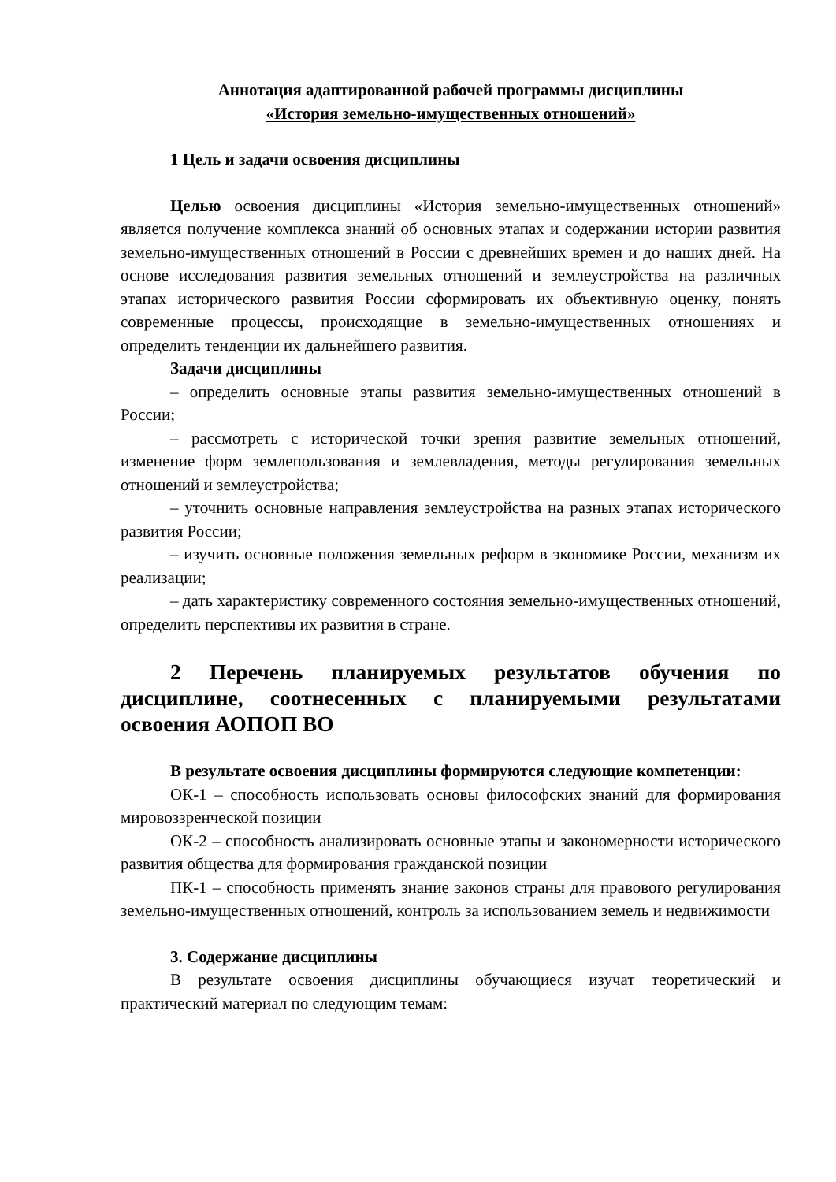Аннотация адаптированной рабочей программы дисциплины
«История земельно-имущественных отношений»
1 Цель и задачи освоения дисциплины
Целью освоения дисциплины «История земельно-имущественных отношений» является получение комплекса знаний об основных этапах и содержании истории развития земельно-имущественных отношений в России с древнейших времен и до наших дней. На основе исследования развития земельных отношений и землеустройства на различных этапах исторического развития России сформировать их объективную оценку, понять современные процессы, происходящие в земельно-имущественных отношениях и определить тенденции их дальнейшего развития.
Задачи дисциплины
– определить основные этапы развития земельно-имущественных отношений в России;
– рассмотреть с исторической точки зрения развитие земельных отношений, изменение форм землепользования и землевладения, методы регулирования земельных отношений и землеустройства;
– уточнить основные направления землеустройства на разных этапах исторического развития России;
– изучить основные положения земельных реформ в экономике России, механизм их реализации;
– дать характеристику современного состояния земельно-имущественных отношений, определить перспективы их развития в стране.
2 Перечень планируемых результатов обучения по дисциплине, соотнесенных с планируемыми результатами освоения АОПОП ВО
В результате освоения дисциплины формируются следующие компетенции:
ОК-1 – способность использовать основы философских знаний для формирования мировоззренческой позиции
ОК-2 – способность анализировать основные этапы и закономерности исторического развития общества для формирования гражданской позиции
ПК-1 – способность применять знание законов страны для правового регулирования земельно-имущественных отношений, контроль за использованием земель и недвижимости
3. Содержание дисциплины
В результате освоения дисциплины обучающиеся изучат теоретический и практический материал по следующим темам: